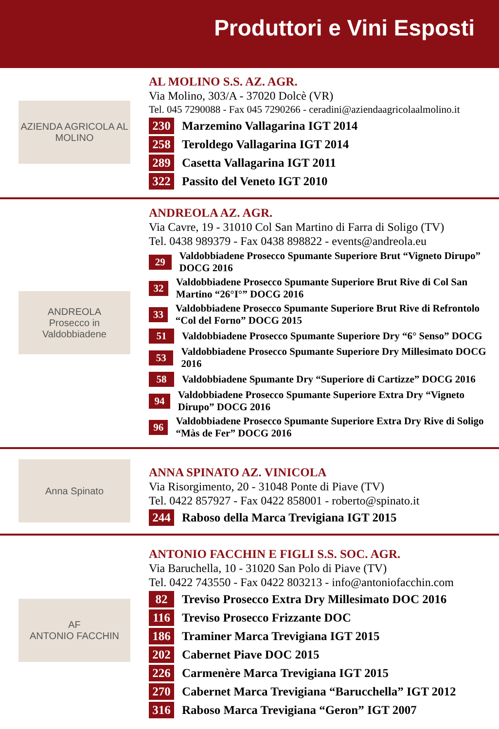Produttori e Vini Esposti
AZIENDA AGRICOLA AL MOLINO
AL MOLINO S.S. AZ. AGR.
Via Molino, 303/A - 37020 Dolcè (VR)
Tel. 045 7290088 - Fax 045 7290266 - ceradini@aziendaagricolaalmolino.it
230 Marzemino Vallagarina IGT 2014
258 Teroldego Vallagarina IGT 2014
289 Casetta Vallagarina IGT 2011
322 Passito del Veneto IGT 2010
ANDREOLA
Prosecco in Valdobbiadene
ANDREOLA AZ. AGR.
Via Cavre, 19 - 31010 Col San Martino di Farra di Soligo (TV)
Tel. 0438 989379 - Fax 0438 898822 - events@andreola.eu
29 Valdobbiadene Prosecco Spumante Superiore Brut “Vigneto Dirupo” DOCG 2016
32 Valdobbiadene Prosecco Spumante Superiore Brut Rive di Col San Martino “26°I°” DOCG 2016
33 Valdobbiadene Prosecco Spumante Superiore Brut Rive di Refrontolo “Col del Forno” DOCG 2015
51 Valdobbiadene Prosecco Spumante Superiore Dry “6° Senso” DOCG
53 Valdobbiadene Prosecco Spumante Superiore Dry Millesimato DOCG 2016
58 Valdobbiadene Spumante Dry “Superiore di Cartizze” DOCG 2016
94 Valdobbiadene Prosecco Spumante Superiore Extra Dry “Vigneto Dirupo” DOCG 2016
96 Valdobbiadene Prosecco Spumante Superiore Extra Dry Rive di Soligo “Màs de Fer” DOCG 2016
Anna Spinato
ANNA SPINATO AZ. VINICOLA
Via Risorgimento, 20 - 31048 Ponte di Piave (TV)
Tel. 0422 857927 - Fax 0422 858001 - roberto@spinato.it
244 Raboso della Marca Trevigiana IGT 2015
AF
ANTONIO FACCHIN
ANTONIO FACCHIN E FIGLI S.S. SOC. AGR.
Via Baruchella, 10 - 31020 San Polo di Piave (TV)
Tel. 0422 743550 - Fax 0422 803213 - info@antoniofacchin.com
82 Treviso Prosecco Extra Dry Millesimato DOC 2016
116 Treviso Prosecco Frizzante DOC
186 Traminer Marca Trevigiana IGT 2015
202 Cabernet Piave DOC 2015
226 Carmenère Marca Trevigiana IGT 2015
270 Cabernet Marca Trevigiana “Barucchella” IGT 2012
316 Raboso Marca Trevigiana “Geron” IGT 2007